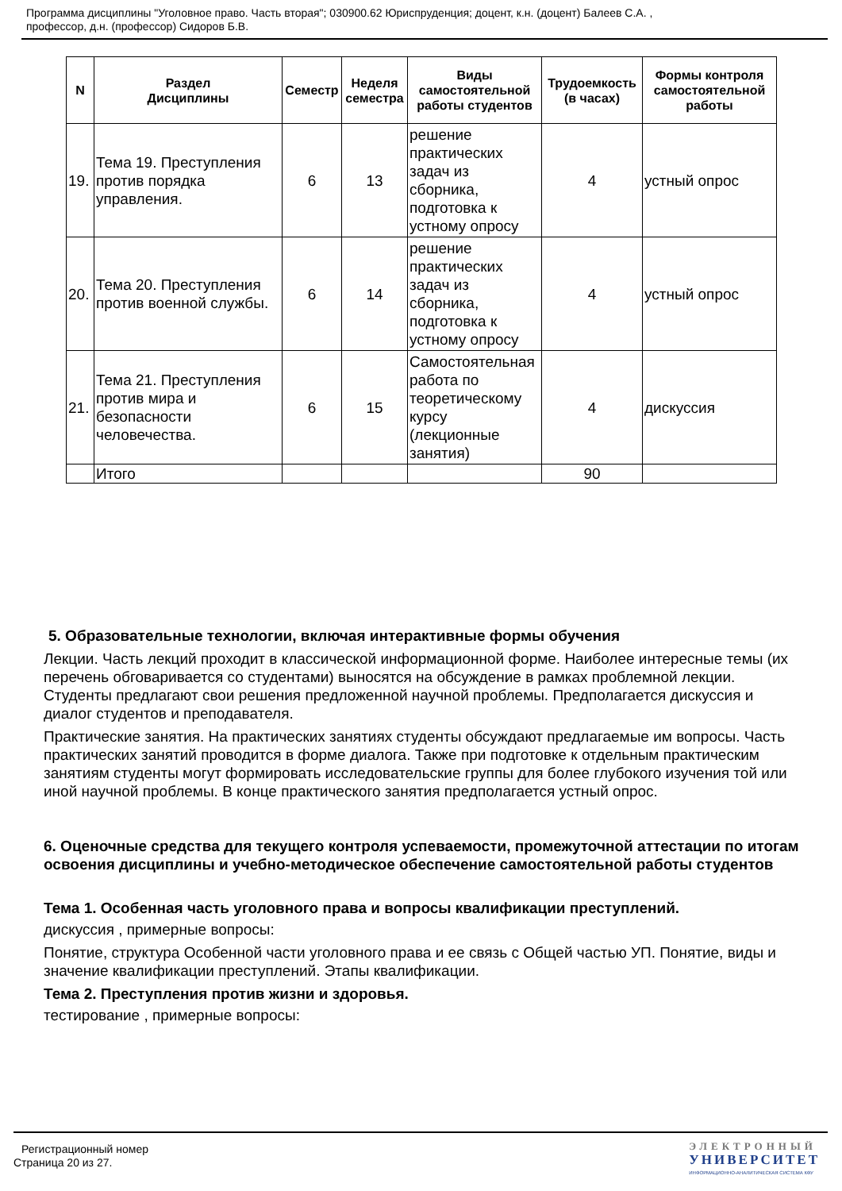Программа дисциплины "Уголовное право. Часть вторая"; 030900.62 Юриспруденция; доцент, к.н. (доцент) Балеев С.А. ,
профессор, д.н. (профессор) Сидоров Б.В.
| N | Раздел Дисциплины | Семестр | Неделя семестра | Виды самостоятельной работы студентов | Трудоемкость (в часах) | Формы контроля самостоятельной работы |
| --- | --- | --- | --- | --- | --- | --- |
| 19. | Тема 19. Преступления против порядка управления. | 6 | 13 | решение практических задач из сборника, подготовка к устному опросу | 4 | устный опрос |
| 20. | Тема 20. Преступления против военной службы. | 6 | 14 | решение практических задач из сборника, подготовка к устному опросу | 4 | устный опрос |
| 21. | Тема 21. Преступления против мира и безопасности человечества. | 6 | 15 | Самостоятельная работа по теоретическому курсу (лекционные занятия) | 4 | дискуссия |
| | Итого | | | | 90 | |
5. Образовательные технологии, включая интерактивные формы обучения
Лекции. Часть лекций проходит в классической информационной форме. Наиболее интересные темы (их перечень обговаривается со студентами) выносятся на обсуждение в рамках проблемной лекции. Студенты предлагают свои решения предложенной научной проблемы. Предполагается дискуссия и диалог студентов и преподавателя.
Практические занятия. На практических занятиях студенты обсуждают предлагаемые им вопросы. Часть практических занятий проводится в форме диалога. Также при подготовке к отдельным практическим занятиям студенты могут формировать исследовательские группы для более глубокого изучения той или иной научной проблемы. В конце практического занятия предполагается устный опрос.
6. Оценочные средства для текущего контроля успеваемости, промежуточной аттестации по итогам освоения дисциплины и учебно-методическое обеспечение самостоятельной работы студентов
Тема 1. Особенная часть уголовного права и вопросы квалификации преступлений.
дискуссия , примерные вопросы:
Понятие, структура Особенной части уголовного права и ее связь с Общей частью УП. Понятие, виды и значение квалификации преступлений. Этапы квалификации.
Тема 2. Преступления против жизни и здоровья.
тестирование , примерные вопросы:
Регистрационный номер
Страница 20 из 27.
ЭЛЕКТРОННЫЙ
УНИВЕРСИТЕТ
ИНФОРМАЦИОННО-АНАЛИТИЧЕСКАЯ СИСТЕМА КФУ